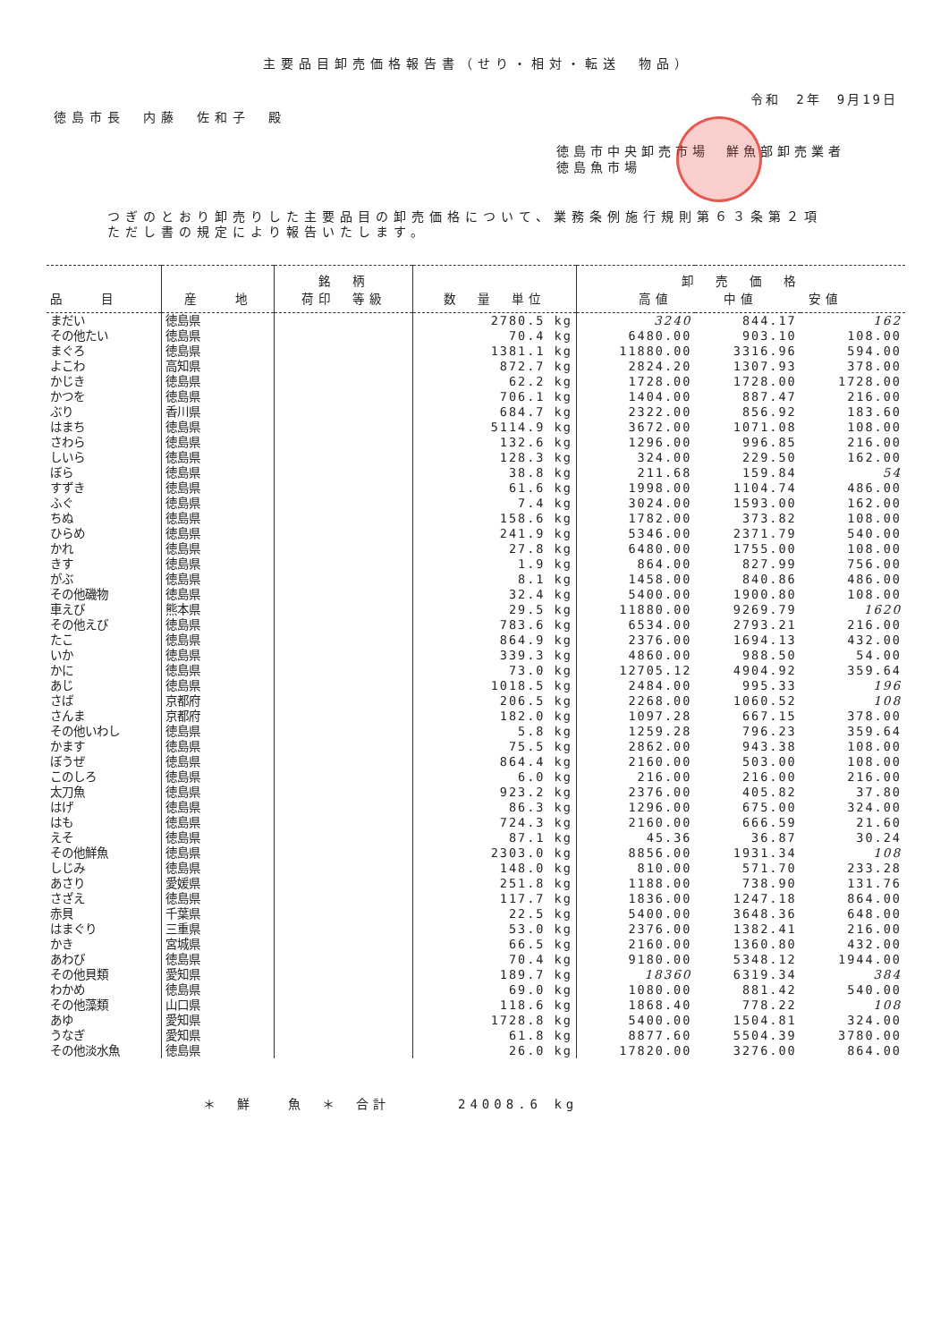主要品目卸売価格報告書（せり・相対・転送　物品）
令和　2年　9月19日
徳島市長　内藤　佐和子　殿
徳島市中央卸売市場　鮮魚部卸売業者
徳島魚市場
つぎのとおり卸売りした主要品目の卸売価格について、業務条例施行規則第６３条第２項
ただし書の規定により報告いたします。
| 品 目 | 産 地 | 銘 柄 荷印 等級 | 数 量 単位 | 卸 売 価 格 高値 中値 安値 | | |
| --- | --- | --- | --- | --- | --- | --- |
| まだい | 徳島県 | | 2780.5 kg | 3240 | 844.17 | 162 |
| その他たい | 徳島県 | | 70.4 kg | 6480.00 | 903.10 | 108.00 |
| まぐろ | 徳島県 | | 1381.1 kg | 11880.00 | 3316.96 | 594.00 |
| よこわ | 高知県 | | 872.7 kg | 2824.20 | 1307.93 | 378.00 |
| かじき | 徳島県 | | 62.2 kg | 1728.00 | 1728.00 | 1728.00 |
| かつを | 徳島県 | | 706.1 kg | 1404.00 | 887.47 | 216.00 |
| ぶり | 香川県 | | 684.7 kg | 2322.00 | 856.92 | 183.60 |
| はまち | 徳島県 | | 5114.9 kg | 3672.00 | 1071.08 | 108.00 |
| さわら | 徳島県 | | 132.6 kg | 1296.00 | 996.85 | 216.00 |
| しいら | 徳島県 | | 128.3 kg | 324.00 | 229.50 | 162.00 |
| ぼら | 徳島県 | | 38.8 kg | 211.68 | 159.84 | 54 |
| すずき | 徳島県 | | 61.6 kg | 1998.00 | 1104.74 | 486.00 |
| ふぐ | 徳島県 | | 7.4 kg | 3024.00 | 1593.00 | 162.00 |
| ちぬ | 徳島県 | | 158.6 kg | 1782.00 | 373.82 | 108.00 |
| ひらめ | 徳島県 | | 241.9 kg | 5346.00 | 2371.79 | 540.00 |
| かれ | 徳島県 | | 27.8 kg | 6480.00 | 1755.00 | 108.00 |
| きす | 徳島県 | | 1.9 kg | 864.00 | 827.99 | 756.00 |
| がぶ | 徳島県 | | 8.1 kg | 1458.00 | 840.86 | 486.00 |
| その他磯物 | 徳島県 | | 32.4 kg | 5400.00 | 1900.80 | 108.00 |
| 車えび | 熊本県 | | 29.5 kg | 11880.00 | 9269.79 | 1620 |
| その他えび | 徳島県 | | 783.6 kg | 6534.00 | 2793.21 | 216.00 |
| たこ | 徳島県 | | 864.9 kg | 2376.00 | 1694.13 | 432.00 |
| いか | 徳島県 | | 339.3 kg | 4860.00 | 988.50 | 54.00 |
| かに | 徳島県 | | 73.0 kg | 12705.12 | 4904.92 | 359.64 |
| あじ | 徳島県 | | 1018.5 kg | 2484.00 | 995.33 | 196 |
| さば | 京都府 | | 206.5 kg | 2268.00 | 1060.52 | 108 |
| さんま | 京都府 | | 182.0 kg | 1097.28 | 667.15 | 378.00 |
| その他いわし | 徳島県 | | 5.8 kg | 1259.28 | 796.23 | 359.64 |
| かます | 徳島県 | | 75.5 kg | 2862.00 | 943.38 | 108.00 |
| ぼうぜ | 徳島県 | | 864.4 kg | 2160.00 | 503.00 | 108.00 |
| このしろ | 徳島県 | | 6.0 kg | 216.00 | 216.00 | 216.00 |
| 太刀魚 | 徳島県 | | 923.2 kg | 2376.00 | 405.82 | 37.80 |
| はげ | 徳島県 | | 86.3 kg | 1296.00 | 675.00 | 324.00 |
| はも | 徳島県 | | 724.3 kg | 2160.00 | 666.59 | 21.60 |
| えそ | 徳島県 | | 87.1 kg | 45.36 | 36.87 | 30.24 |
| その他鮮魚 | 徳島県 | | 2303.0 kg | 8856.00 | 1931.34 | 108 |
| しじみ | 徳島県 | | 148.0 kg | 810.00 | 571.70 | 233.28 |
| あさり | 愛媛県 | | 251.8 kg | 1188.00 | 738.90 | 131.76 |
| さざえ | 徳島県 | | 117.7 kg | 1836.00 | 1247.18 | 864.00 |
| 赤貝 | 千葉県 | | 22.5 kg | 5400.00 | 3648.36 | 648.00 |
| はまぐり | 三重県 | | 53.0 kg | 2376.00 | 1382.41 | 216.00 |
| かき | 宮城県 | | 66.5 kg | 2160.00 | 1360.80 | 432.00 |
| あわび | 徳島県 | | 70.4 kg | 9180.00 | 5348.12 | 1944.00 |
| その他貝類 | 愛知県 | | 189.7 kg | 18360 | 6319.34 | 384 |
| わかめ | 徳島県 | | 69.0 kg | 1080.00 | 881.42 | 540.00 |
| その他藻類 | 山口県 | | 118.6 kg | 1868.40 | 778.22 | 108 |
| あゆ | 愛知県 | | 1728.8 kg | 5400.00 | 1504.81 | 324.00 |
| うなぎ | 愛知県 | | 61.8 kg | 8877.60 | 5504.39 | 3780.00 |
| その他淡水魚 | 徳島県 | | 26.0 kg | 17820.00 | 3276.00 | 864.00 |
＊　鮮　　魚　＊　合計　　　　24008.6 kg